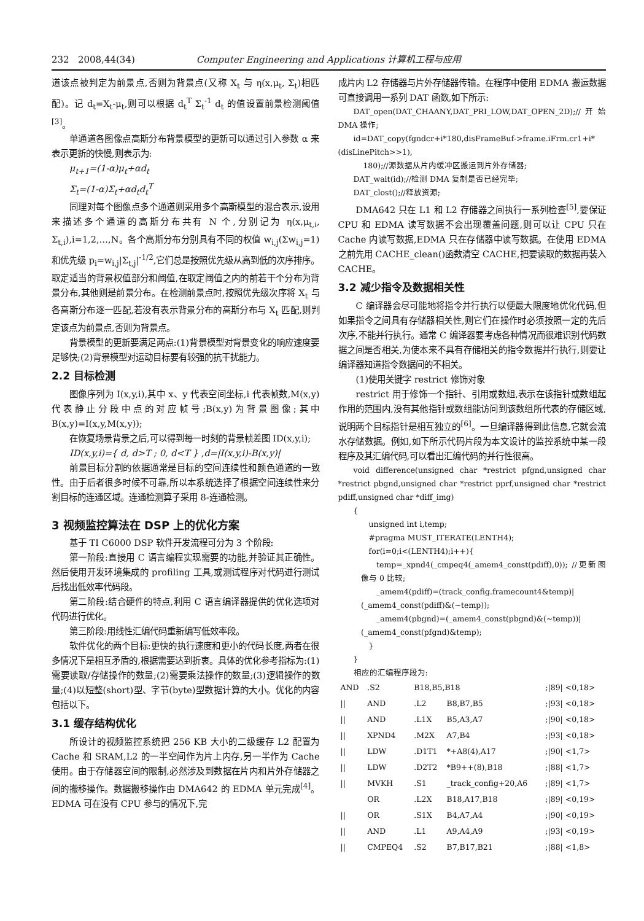232 2008,44(34) Computer Engineering and Applications 计算机工程与应用
道该点被判定为前景点,否则为背景点(又称 X<sub>t</sub> 与 η(x,μ<sub>t</sub>, Σ<sub>t</sub>)相匹配)。记 d<sub>t</sub>=X<sub>t</sub>-μ<sub>t</sub>,则可以根据 d<sub>t</sub><sup>T</sup> Σ<sub>t</sub><sup>-1</sup> d<sub>t</sub> 的值设置前景检测阈值<sup>[3]</sup>。
单通道各图像点高斯分布背景模型的更新可以通过引入参数 α 来表示更新的快慢,则表示为:
μ<sub>t+1</sub>=(1-α)μ<sub>t</sub>+αd<sub>t</sub>
Σ<sub>t</sub>=(1-α)Σ<sub>t</sub>+αd<sub>t</sub>d<sub>t</sub><sup>T</sup>
同理对每个图像点多个通道则采用多个高斯模型的混合表示,设用来描述多个通道的高斯分布共有 N 个,分别记为 η(x,μ<sub>t,i</sub>, Σ<sub>t,i</sub>),i=1,2,…,N。各个高斯分布分别具有不同的权值 w<sub>i,j</sub>(Σw<sub>i,j</sub>=1)和优先级 p<sub>i</sub>=w<sub>i,j</sub>|Σ<sub>t,j</sub>|<sup>-1/2</sup>,它们总是按照优先级从高到低的次序排序。取定适当的背景权值部分和阈值,在取定阈值之内的前若干个分布为背景分布,其他则是前景分布。在检测前景点时,按照优先级次序将 X<sub>t</sub> 与各高斯分布逐一匹配,若没有表示背景分布的高斯分布与 X<sub>t</sub> 匹配,则判定该点为前景点,否则为背景点。
背景模型的更新要满足两点:(1)背景模型对背景变化的响应速度要足够快;(2)背景模型对运动目标要有较强的抗干扰能力。
2.2 目标检测
图像序列为 I(x,y,i),其中 x、y 代表空间坐标,i 代表帧数,M(x,y)代表静止分段中点的对应帧号;B(x,y)为背景图像;其中 B(x,y)=I(x,y,M(x,y));
在恢复场景背景之后,可以得到每一时刻的背景帧差图 ID(x,y,i);
ID(x,y,i)={ d, d>T ; 0, d<T } ,d=|I(x,y,i)-B(x,y)|
前景目标分割的依据通常是目标的空间连续性和颜色通道的一致性。由于后者很多时候不可靠,所以本系统选择了根据空间连续性来分割目标的连通区域。连通检测算子采用 8-连通检测。
3 视频监控算法在 DSP 上的优化方案
基于 TI C6000 DSP 软件开发流程可分为 3 个阶段:
第一阶段:直接用 C 语言编程实现需要的功能,并验证其正确性。然后使用开发环境集成的 profiling 工具,或测试程序对代码进行测试后找出低效率代码段。
第二阶段:结合硬件的特点,利用 C 语言编译器提供的优化选项对代码进行优化。
第三阶段:用线性汇编代码重新编写低效率段。
软件优化的两个目标:更快的执行速度和更小的代码长度,两者在很多情况下是相互矛盾的,根据需要达到折衷。具体的优化参考指标为:(1)需要读取/存储操作的数量;(2)需要乘法操作的数量;(3)逻辑操作的数量;(4)以短整(short)型、字节(byte)型数据计算的大小。优化的内容包括以下。
3.1 缓存结构优化
所设计的视频监控系统把 256 KB 大小的二级缓存 L2 配置为 Cache 和 SRAM,L2 的一半空间作为片上内存,另一半作为 Cache 使用。由于存储器空间的限制,必然涉及到数据在片内和片外存储器之间的搬移操作。数据搬移操作由 DMA642 的 EDMA 单元完成<sup>[4]</sup>。EDMA 可在没有 CPU 参与的情况下,完
成片内 L2 存储器与片外存储器传输。在程序中使用 EDMA 搬运数据可直接调用一系列 DAT 函数,如下所示:
DAT_open(DAT_CHAANY,DAT_PRI_LOW,DAT_OPEN_2D);//开始 DMA 操作;
id=DAT_copy(fgndcr+i*180,disFrameBuf->frame.iFrm.cr1+i*(disLinePitch>>1),
180);//源数据从片内缓冲区搬运到片外存储器;
DAT_wait(id);//检测 DMA 复制是否已经完毕;
DAT_clost();//释放资源;
DMA642 只在 L1 和 L2 存储器之间执行一系列检查<sup>[5]</sup>,要保证 CPU 和 EDMA 读写数据不会出现覆盖问题,则可以让 CPU 只在 Cache 内读写数据,EDMA 只在存储器中读写数据。在使用 EDMA 之前先用 CACHE_clean()函数清空 CACHE,把要读取的数据再装入 CACHE。
3.2 减少指令及数据相关性
C 编译器会尽可能地将指令并行执行以便最大限度地优化代码,但如果指令之间具有存储器相关性,则它们在操作时必须按照一定的先后次序,不能并行执行。通常 C 编译器要考虑各种情况而很难识别代码数据之间是否相关,为使本来不具有存储相关的指令数据并行执行,则要让编译器知道指令数据间的不相关。
(1)使用关键字 restrict 修饰对象
restrict 用于修饰一个指针、引用或数组,表示在该指针或数组起作用的范围内,没有其他指针或数组能访问到该数组所代表的存储区域,说明两个目标指针是相互独立的<sup>[6]</sup>。一旦编译器得到此信息,它就会流水存储数据。例如,如下所示代码片段为本文设计的监控系统中某一段程序及其汇编代码,可以看出汇编代码的并行性很高。
void difference(unsigned char *restrict pfgnd,unsigned char *restrict pbgnd,unsigned char *restrict pprf,unsigned char *restrict pdiff,unsigned char *diff_img)
{
unsigned int i,temp;
#pragma MUST_ITERATE(LENTH4);
for(i=0;i<(LENTH4);i++){
temp=_xpnd4(_cmpeq4(_amem4_const(pdiff),0)); //更新图像与 0 比较;
_amem4(pdiff)=(track_config.framecount4&temp)|(_amem4_const(pdiff)&(~temp));
_amem4(pbgnd)=(_amem4_const(pbgnd)&(~temp))|(_amem4_const(pfgnd)&temp);
}
}
相应的汇编程序段为:
| AND | .S2 | B18,B5,B18 | | ;/89/ <0,18> |
| // | AND | .L2 | B8,B7,B5 | ;/93/ <0,18> |
| // | AND | .L1X | B5,A3,A7 | ;/90/ <0,18> |
| // | XPND4 | .M2X | A7,B4 | ;/93/ <0,18> |
| // | LDW | .D1T1 | *+A8(4),A17 | ;/90/ <1,7> |
| // | LDW | .D2T2 | *B9++(8),B18 | ;/88/ <1,7> |
| // | MVKH | .S1 | _track_config+20,A6 | ;/89/ <1,7> |
| | OR | .L2X | B18,A17,B18 | ;/89/ <0,19> |
| // | OR | .S1X | B4,A7,A4 | ;/90/ <0,19> |
| // | AND | .L1 | A9,A4,A9 | ;/93/ <0,19> |
| // | CMPEQ4 | .S2 | B7,B17,B21 | ;/88/ <1,8> |